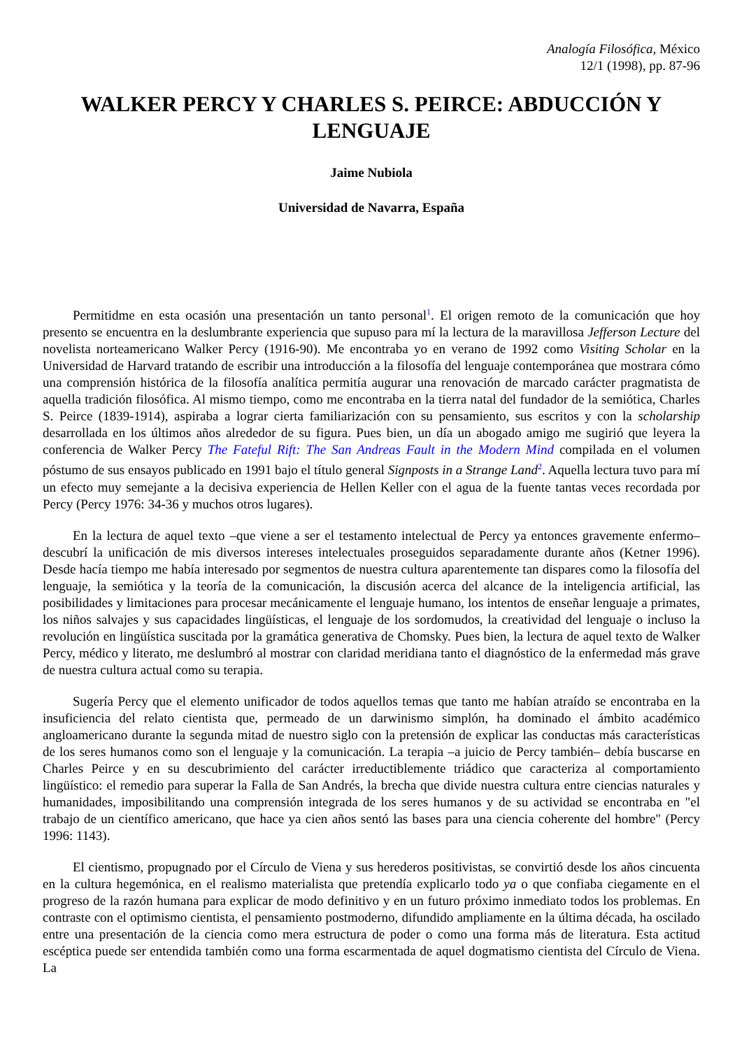Analogía Filosófica, México
12/1 (1998), pp. 87-96
WALKER PERCY Y CHARLES S. PEIRCE: ABDUCCIÓN Y LENGUAJE
Jaime Nubiola
Universidad de Navarra, España
Permitidme en esta ocasión una presentación un tanto personal<sup>1</sup>. El origen remoto de la comunicación que hoy presento se encuentra en la deslumbrante experiencia que supuso para mí la lectura de la maravillosa Jefferson Lecture del novelista norteamericano Walker Percy (1916-90). Me encontraba yo en verano de 1992 como Visiting Scholar en la Universidad de Harvard tratando de escribir una introducción a la filosofía del lenguaje contemporánea que mostrara cómo una comprensión histórica de la filosofía analítica permitía augurar una renovación de marcado carácter pragmatista de aquella tradición filosófica. Al mismo tiempo, como me encontraba en la tierra natal del fundador de la semiótica, Charles S. Peirce (1839-1914), aspiraba a lograr cierta familiarización con su pensamiento, sus escritos y con la scholarship desarrollada en los últimos años alrededor de su figura. Pues bien, un día un abogado amigo me sugirió que leyera la conferencia de Walker Percy The Fateful Rift: The San Andreas Fault in the Modern Mind compilada en el volumen póstumo de sus ensayos publicado en 1991 bajo el título general Signposts in a Strange Land<sup>2</sup>. Aquella lectura tuvo para mí un efecto muy semejante a la decisiva experiencia de Hellen Keller con el agua de la fuente tantas veces recordada por Percy (Percy 1976: 34-36 y muchos otros lugares).
En la lectura de aquel texto –que viene a ser el testamento intelectual de Percy ya entonces gravemente enfermo– descubrí la unificación de mis diversos intereses intelectuales proseguidos separadamente durante años (Ketner 1996). Desde hacía tiempo me había interesado por segmentos de nuestra cultura aparentemente tan dispares como la filosofía del lenguaje, la semiótica y la teoría de la comunicación, la discusión acerca del alcance de la inteligencia artificial, las posibilidades y limitaciones para procesar mecánicamente el lenguaje humano, los intentos de enseñar lenguaje a primates, los niños salvajes y sus capacidades lingüísticas, el lenguaje de los sordomudos, la creatividad del lenguaje o incluso la revolución en lingüística suscitada por la gramática generativa de Chomsky. Pues bien, la lectura de aquel texto de Walker Percy, médico y literato, me deslumbró al mostrar con claridad meridiana tanto el diagnóstico de la enfermedad más grave de nuestra cultura actual como su terapia.
Sugería Percy que el elemento unificador de todos aquellos temas que tanto me habían atraído se encontraba en la insuficiencia del relato cientista que, permeado de un darwinismo simplón, ha dominado el ámbito académico angloamericano durante la segunda mitad de nuestro siglo con la pretensión de explicar las conductas más características de los seres humanos como son el lenguaje y la comunicación. La terapia –a juicio de Percy también– debía buscarse en Charles Peirce y en su descubrimiento del carácter irreductiblemente triádico que caracteriza al comportamiento lingüístico: el remedio para superar la Falla de San Andrés, la brecha que divide nuestra cultura entre ciencias naturales y humanidades, imposibilitando una comprensión integrada de los seres humanos y de su actividad se encontraba en "el trabajo de un científico americano, que hace ya cien años sentó las bases para una ciencia coherente del hombre" (Percy 1996: 1143).
El cientismo, propugnado por el Círculo de Viena y sus herederos positivistas, se convirtió desde los años cincuenta en la cultura hegemónica, en el realismo materialista que pretendía explicarlo todo ya o que confiaba ciegamente en el progreso de la razón humana para explicar de modo definitivo y en un futuro próximo inmediato todos los problemas. En contraste con el optimismo cientista, el pensamiento postmoderno, difundido ampliamente en la última década, ha oscilado entre una presentación de la ciencia como mera estructura de poder o como una forma más de literatura. Esta actitud escéptica puede ser entendida también como una forma escarmentada de aquel dogmatismo cientista del Círculo de Viena. La